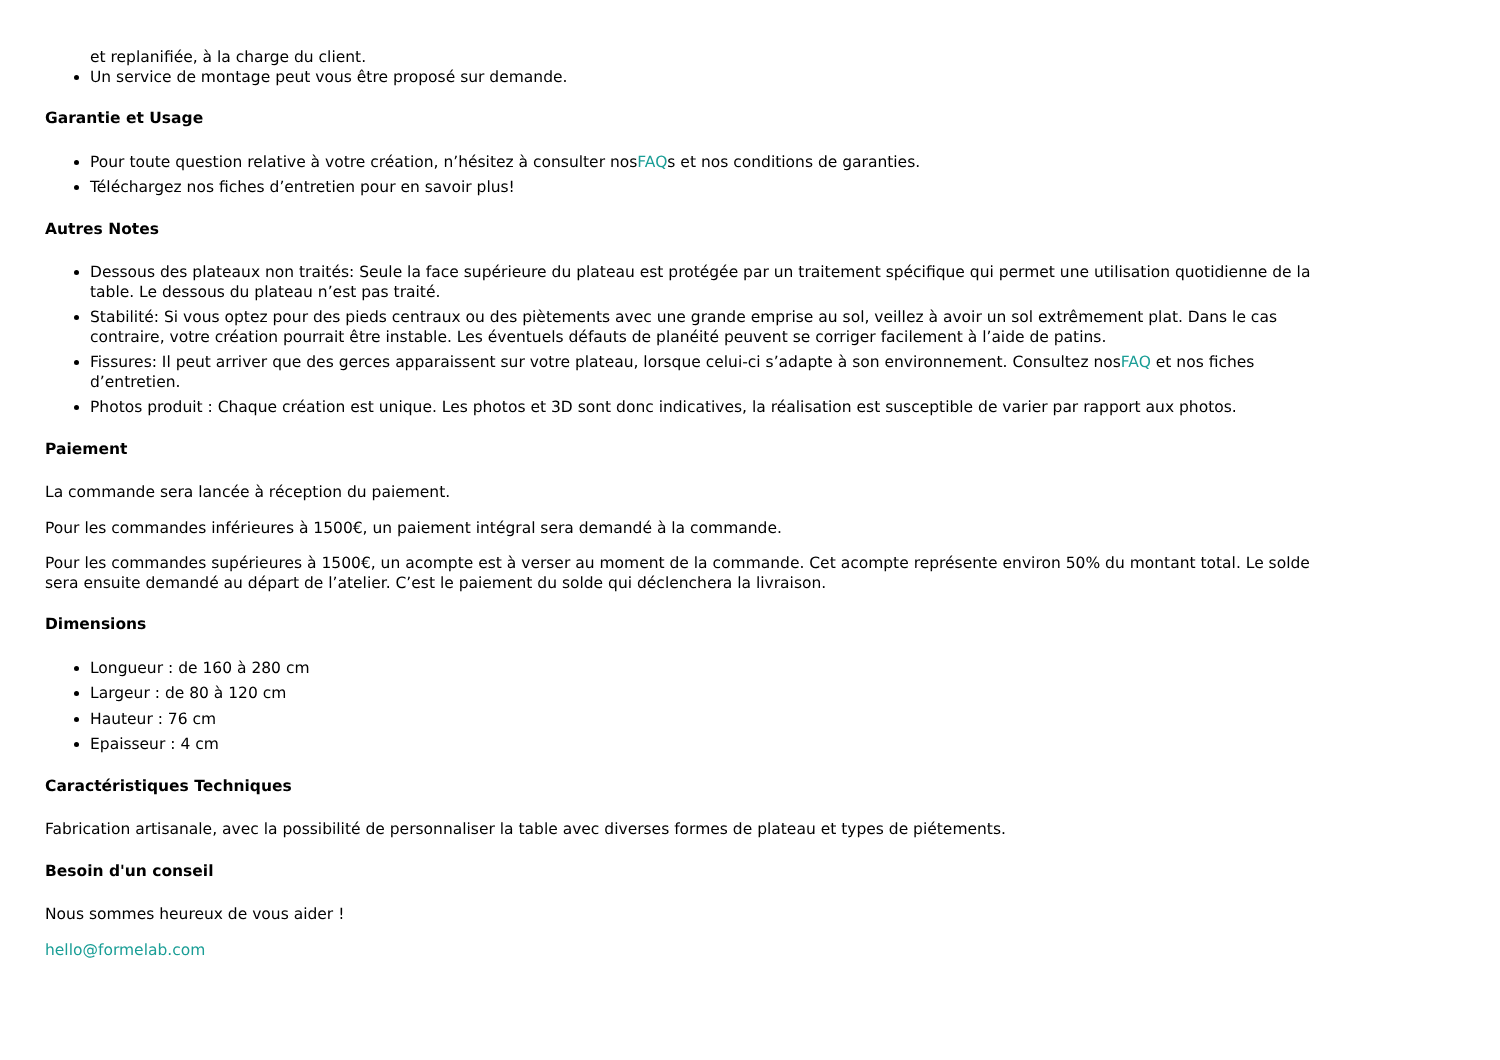et replanifiée, à la charge du client.
Un service de montage peut vous être proposé sur demande.
Garantie et Usage
Pour toute question relative à votre création, n’hésitez à consulter nosFAQs et nos conditions de garanties.
Téléchargez nos fiches d’entretien pour en savoir plus!
Autres Notes
Dessous des plateaux non traités: Seule la face supérieure du plateau est protégée par un traitement spécifique qui permet une utilisation quotidienne de la table. Le dessous du plateau n’est pas traité.
Stabilité: Si vous optez pour des pieds centraux ou des piètements avec une grande emprise au sol, veillez à avoir un sol extrêmement plat. Dans le cas contraire, votre création pourrait être instable. Les éventuels défauts de planéité peuvent se corriger facilement à l’aide de patins.
Fissures: Il peut arriver que des gerces apparaissent sur votre plateau, lorsque celui-ci s’adapte à son environnement. Consultez nosFAQ et nos fiches d’entretien.
Photos produit : Chaque création est unique. Les photos et 3D sont donc indicatives, la réalisation est susceptible de varier par rapport aux photos.
Paiement
La commande sera lancée à réception du paiement.
Pour les commandes inférieures à 1500€, un paiement intégral sera demandé à la commande.
Pour les commandes supérieures à 1500€, un acompte est à verser au moment de la commande. Cet acompte représente environ 50% du montant total. Le solde sera ensuite demandé au départ de l’atelier. C’est le paiement du solde qui déclenchera la livraison.
Dimensions
Longueur : de 160 à 280 cm
Largeur : de 80 à 120 cm
Hauteur : 76 cm
Epaisseur : 4 cm
Caractéristiques Techniques
Fabrication artisanale, avec la possibilité de personnaliser la table avec diverses formes de plateau et types de piétements.
Besoin d'un conseil
Nous sommes heureux de vous aider !
hello@formelab.com